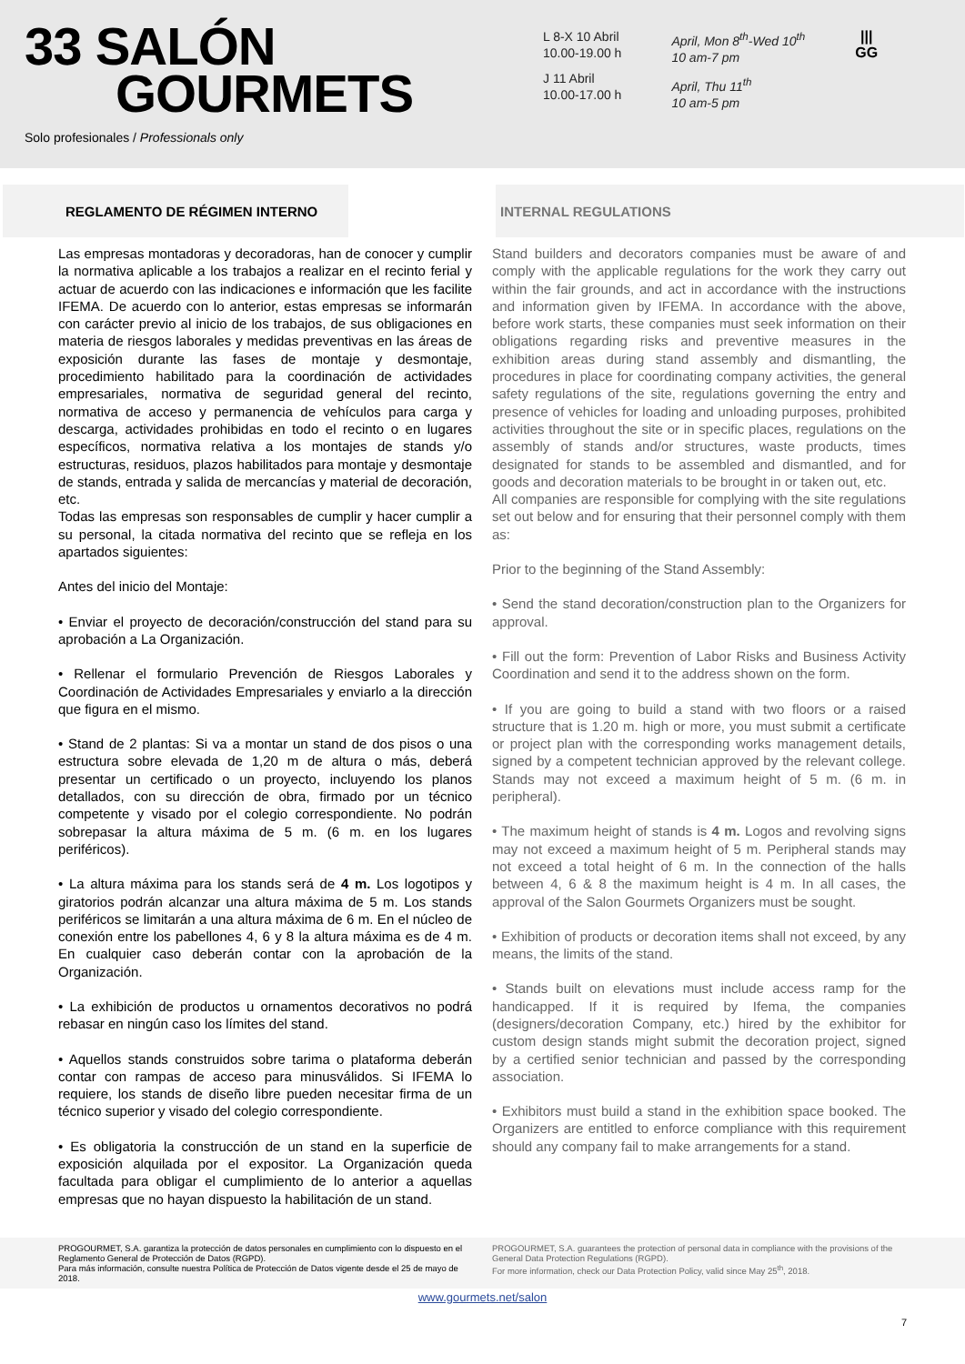33 SALÓN
GOURMETS
Solo profesionales / Professionals only
L 8-X 10 Abril
10.00-19.00 h
J 11 Abril
10.00-17.00 h
April, Mon 8<sup>th</sup>-Wed 10<sup>th</sup>
10 am-7 pm
April, Thu 11<sup>th</sup>
10 am-5 pm
|||
GG
REGLAMENTO DE RÉGIMEN INTERNO INTERNAL REGULATIONS
Las empresas montadoras y decoradoras, han de conocer y cumplir la normativa aplicable a los trabajos a realizar en el recinto ferial y actuar de acuerdo con las indicaciones e información que les facilite IFEMA. De acuerdo con lo anterior, estas empresas se informarán con carácter previo al inicio de los trabajos, de sus obligaciones en materia de riesgos laborales y medidas preventivas en las áreas de exposición durante las fases de montaje y desmontaje, procedimiento habilitado para la coordinación de actividades empresariales, normativa de seguridad general del recinto, normativa de acceso y permanencia de vehículos para carga y descarga, actividades prohibidas en todo el recinto o en lugares específicos, normativa relativa a los montajes de stands y/o estructuras, residuos, plazos habilitados para montaje y desmontaje de stands, entrada y salida de mercancías y material de decoración, etc.
Todas las empresas son responsables de cumplir y hacer cumplir a su personal, la citada normativa del recinto que se refleja en los apartados siguientes:
Antes del inicio del Montaje:
• Enviar el proyecto de decoración/construcción del stand para su aprobación a La Organización.
• Rellenar el formulario Prevención de Riesgos Laborales y Coordinación de Actividades Empresariales y enviarlo a la dirección que figura en el mismo.
• Stand de 2 plantas: Si va a montar un stand de dos pisos o una estructura sobre elevada de 1,20 m de altura o más, deberá presentar un certificado o un proyecto, incluyendo los planos detallados, con su dirección de obra, firmado por un técnico competente y visado por el colegio correspondiente. No podrán sobrepasar la altura máxima de 5 m. (6 m. en los lugares periféricos).
• La altura máxima para los stands será de 4 m. Los logotipos y giratorios podrán alcanzar una altura máxima de 5 m. Los stands periféricos se limitarán a una altura máxima de 6 m. En el núcleo de conexión entre los pabellones 4, 6 y 8 la altura máxima es de 4 m. En cualquier caso deberán contar con la aprobación de la Organización.
• La exhibición de productos u ornamentos decorativos no podrá rebasar en ningún caso los límites del stand.
• Aquellos stands construidos sobre tarima o plataforma deberán contar con rampas de acceso para minusválidos. Si IFEMA lo requiere, los stands de diseño libre pueden necesitar firma de un técnico superior y visado del colegio correspondiente.
• Es obligatoria la construcción de un stand en la superficie de exposición alquilada por el expositor. La Organización queda facultada para obligar el cumplimiento de lo anterior a aquellas empresas que no hayan dispuesto la habilitación de un stand.
Stand builders and decorators companies must be aware of and comply with the applicable regulations for the work they carry out within the fair grounds, and act in accordance with the instructions and information given by IFEMA. In accordance with the above, before work starts, these companies must seek information on their obligations regarding risks and preventive measures in the exhibition areas during stand assembly and dismantling, the procedures in place for coordinating company activities, the general safety regulations of the site, regulations governing the entry and presence of vehicles for loading and unloading purposes, prohibited activities throughout the site or in specific places, regulations on the assembly of stands and/or structures, waste products, times designated for stands to be assembled and dismantled, and for goods and decoration materials to be brought in or taken out, etc.
All companies are responsible for complying with the site regulations set out below and for ensuring that their personnel comply with them as:
Prior to the beginning of the Stand Assembly:
• Send the stand decoration/construction plan to the Organizers for approval.
• Fill out the form: Prevention of Labor Risks and Business Activity Coordination and send it to the address shown on the form.
• If you are going to build a stand with two floors or a raised structure that is 1.20 m. high or more, you must submit a certificate or project plan with the corresponding works management details, signed by a competent technician approved by the relevant college. Stands may not exceed a maximum height of 5 m. (6 m. in peripheral).
• The maximum height of stands is 4 m. Logos and revolving signs may not exceed a maximum height of 5 m. Peripheral stands may not exceed a total height of 6 m. In the connection of the halls between 4, 6 & 8 the maximum height is 4 m. In all cases, the approval of the Salon Gourmets Organizers must be sought.
• Exhibition of products or decoration items shall not exceed, by any means, the limits of the stand.
• Stands built on elevations must include access ramp for the handicapped. If it is required by Ifema, the companies (designers/decoration Company, etc.) hired by the exhibitor for custom design stands might submit the decoration project, signed by a certified senior technician and passed by the corresponding association.
• Exhibitors must build a stand in the exhibition space booked. The Organizers are entitled to enforce compliance with this requirement should any company fail to make arrangements for a stand.
PROGOURMET, S.A. garantiza la protección de datos personales en cumplimiento con lo dispuesto en el Reglamento General de Protección de Datos (RGPD).
Para más información, consulte nuestra Política de Protección de Datos vigente desde el 25 de mayo de 2018.
PROGOURMET, S.A. guarantees the protection of personal data in compliance with the provisions of the General Data Protection Regulations (RGPD).
For more information, check our Data Protection Policy, valid since May 25<sup>th</sup>, 2018.
www.gourmets.net/salon
7